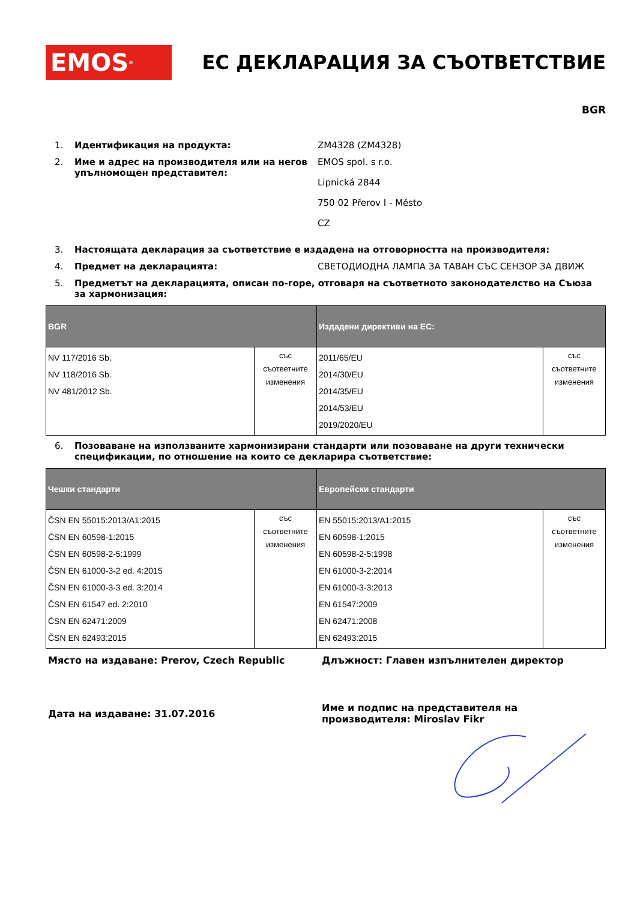EMOS<sup>®</sup>
ЕС ДЕКЛАРАЦИЯ ЗА СЪОТВЕТСТВИЕ
BGR
1. Идентификация на продукта: ZM4328 (ZM4328)
2. Име и адрес на производителя или на негов упълномощен представител:
EMOS spol. s r.o.
Lipnická 2844
750 02 Přerov I - Město
CZ
3. Настоящата декларация за съответствие е издадена на отговорността на производителя:
4. Предмет на декларацията: СВЕТОДИОДНА ЛАМПА ЗА ТАВАН СЪС СЕНЗОР ЗА ДВИЖ
5. Предметът на декларацията, описан по-горе, отговаря на съответното законодателство на Съюза за хармонизация:
| BGR | | Издадени директиви на ЕС: | |
| --- | --- | --- | --- |
| NV 117/2016 Sb. NV 118/2016 Sb. NV 481/2012 Sb. | със съответните изменения | 2011/65/EU 2014/30/EU 2014/35/EU 2014/53/EU 2019/2020/EU | със съответните изменения |
6. Позоваване на използваните хармонизирани стандарти или позоваване на други технически спецификации, по отношение на които се декларира съответствие:
| Чешки стандарти | | Европейски стандарти | |
| --- | --- | --- | --- |
| ČSN EN 55015:2013/A1:2015 ČSN EN 60598-1:2015 ČSN EN 60598-2-5:1999 ČSN EN 61000-3-2 ed. 4:2015 ČSN EN 61000-3-3 ed. 3:2014 ČSN EN 61547 ed. 2:2010 ČSN EN 62471:2009 ČSN EN 62493:2015 | със съответните изменения | EN 55015:2013/A1:2015 EN 60598-1:2015 EN 60598-2-5:1998 EN 61000-3-2:2014 EN 61000-3-3:2013 EN 61547:2009 EN 62471:2008 EN 62493:2015 | със съответните изменения |
Място на издаване: Prerov, Czech Republic Длъжност: Главен изпълнителен директор
Дата на издаване: 31.07.2016
Име и подпис на представителя на производителя: Miroslav Fikr